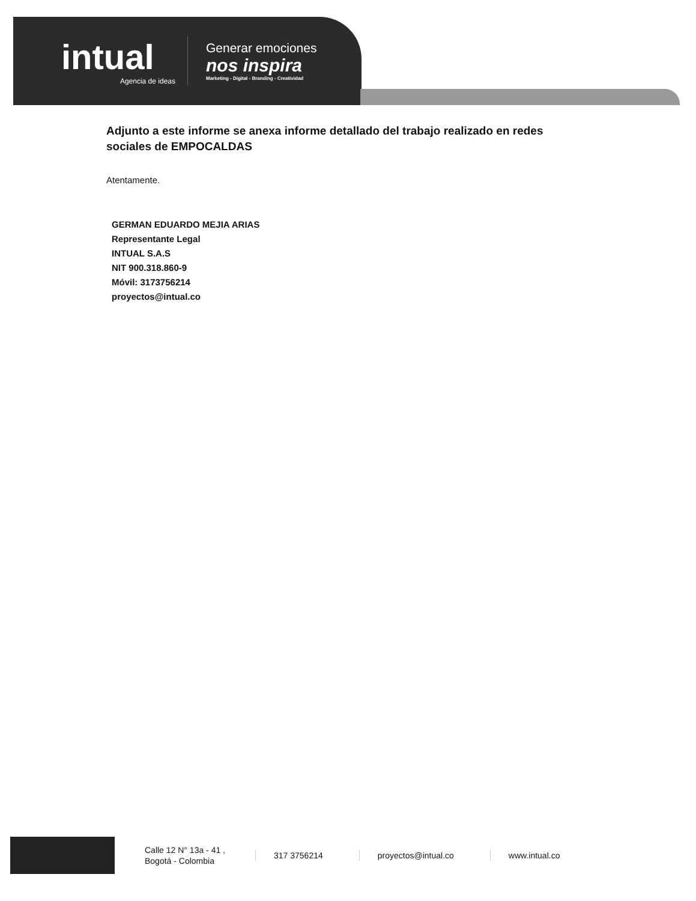intual
Agencia de ideas
Generar emociones
nos inspira
Marketing - Digital - Branding - Creatividad
Adjunto a este informe se anexa informe detallado del trabajo realizado en redes sociales de EMPOCALDAS
Atentamente.
GERMAN EDUARDO MEJIA ARIAS
Representante Legal
INTUAL S.A.S
NIT 900.318.860-9
Móvil: 3173756214
proyectos@intual.co
Calle 12 N° 13a - 41 ,
Bogotá - Colombia
317 3756214 proyectos@intual.co www.intual.co